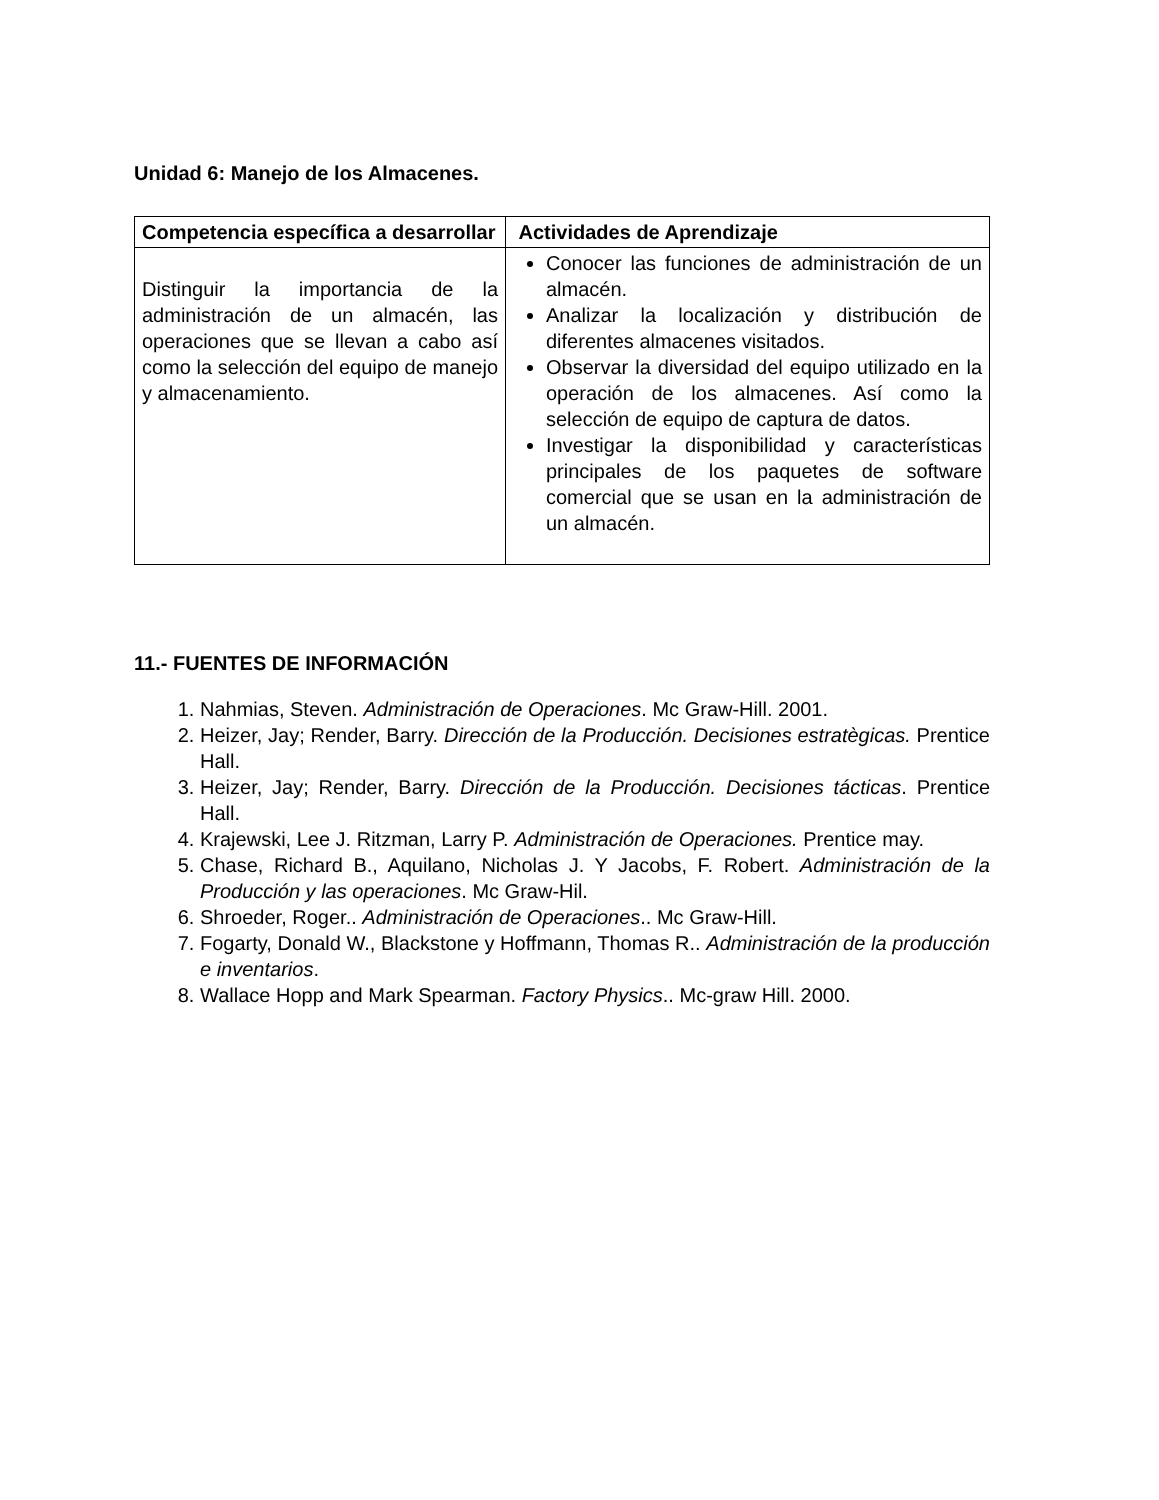Unidad 6: Manejo de los Almacenes.
| Competencia específica a desarrollar | Actividades de Aprendizaje |
| --- | --- |
| Distinguir la importancia de la administración de un almacén, las operaciones que se llevan a cabo así como la selección del equipo de manejo y almacenamiento. | Conocer las funciones de administración de un almacén. Analizar la localización y distribución de diferentes almacenes visitados. Observar la diversidad del equipo utilizado en la operación de los almacenes. Así como la selección de equipo de captura de datos. Investigar la disponibilidad y características principales de los paquetes de software comercial que se usan en la administración de un almacén. |
11.- FUENTES DE INFORMACIÓN
1. Nahmias, Steven. Administración de Operaciones. Mc Graw-Hill. 2001.
2. Heizer, Jay; Render, Barry. Dirección de la Producción. Decisiones estratègicas. Prentice Hall.
3. Heizer, Jay; Render, Barry. Dirección de la Producción. Decisiones tácticas. Prentice Hall.
4. Krajewski, Lee J. Ritzman, Larry P. Administración de Operaciones. Prentice may.
5. Chase, Richard B., Aquilano, Nicholas J. Y Jacobs, F. Robert. Administración de la Producción y las operaciones. Mc Graw-Hil.
6. Shroeder, Roger.. Administración de Operaciones.. Mc Graw-Hill.
7. Fogarty, Donald W., Blackstone y Hoffmann, Thomas R.. Administración de la producción e inventarios.
8. Wallace Hopp and Mark Spearman. Factory Physics.. Mc-graw Hill. 2000.